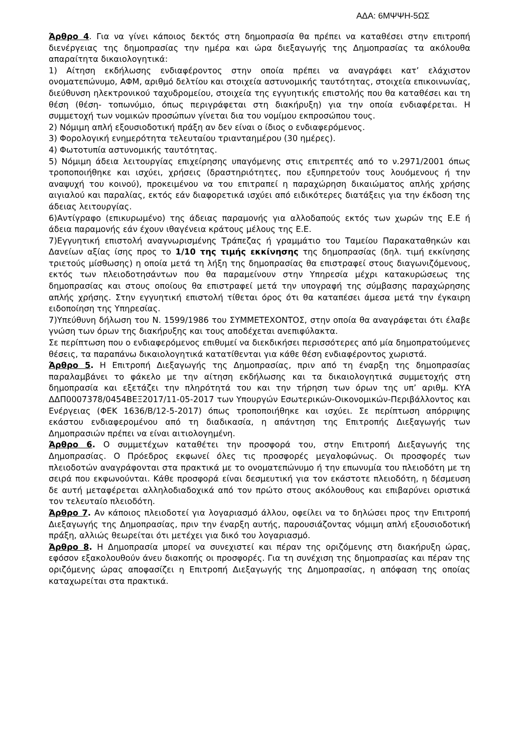ΑΔΑ: 6ΜΨΨΗ-5ΩΣ
Άρθρο 4. Για να γίνει κάποιος δεκτός στη δημοπρασία θα πρέπει να καταθέσει στην επιτροπή διενέργειας της δημοπρασίας την ημέρα και ώρα διεξαγωγής της Δημοπρασίας τα ακόλουθα απαραίτητα δικαιολογητικά:
1) Αίτηση εκδήλωσης ενδιαφέροντος στην οποία πρέπει να αναγράφει κατ’ ελάχιστον ονοματεπώνυμο, ΑΦΜ, αριθμό δελτίου και στοιχεία αστυνομικής ταυτότητας, στοιχεία επικοινωνίας, διεύθυνση ηλεκτρονικού ταχυδρομείου, στοιχεία της εγγυητικής επιστολής που θα καταθέσει και τη θέση (θέση- τοπωνύμιο, όπως περιγράφεται στη διακήρυξη) για την οποία ενδιαφέρεται. Η συμμετοχή των νομικών προσώπων γίνεται δια του νομίμου εκπροσώπου τους.
2) Νόμιμη απλή εξουσιοδοτική πράξη αν δεν είναι ο ίδιος ο ενδιαφερόμενος.
3) Φορολογική ενημερότητα τελευταίου τριανταημέρου (30 ημέρες).
4) Φωτοτυπία αστυνομικής ταυτότητας.
5) Νόμιμη άδεια λειτουργίας επιχείρησης υπαγόμενης στις επιτρεπτές από το ν.2971/2001 όπως τροποποιήθηκε και ισχύει, χρήσεις (δραστηριότητες, που εξυπηρετούν τους λουόμενους ή την αναψυχή του κοινού), προκειμένου να του επιτραπεί η παραχώρηση δικαιώματος απλής χρήσης αιγιαλού και παραλίας, εκτός εάν διαφορετικά ισχύει από ειδικότερες διατάξεις για την έκδοση της άδειας λειτουργίας.
6)Αντίγραφο (επικυρωμένο) της άδειας παραμονής για αλλοδαπούς εκτός των χωρών της Ε.Ε ή άδεια παραμονής εάν έχουν ιθαγένεια κράτους μέλους της Ε.Ε.
7)Εγγυητική επιστολή αναγνωρισμένης Τράπεζας ή γραμμάτιο του Ταμείου Παρακαταθηκών και Δανείων αξίας ίσης προς το 1/10 της τιμής εκκίνησης της δημοπρασίας (δηλ. τιμή εκκίνησης τριετούς μίσθωσης) η οποία μετά τη λήξη της δημοπρασίας θα επιστραφεί στους διαγωνιζόμενους, εκτός των πλειοδοτησάντων που θα παραμείνουν στην Υπηρεσία μέχρι κατακυρώσεως της δημοπρασίας και στους οποίους θα επιστραφεί μετά την υπογραφή της σύμβασης παραχώρησης απλής χρήσης. Στην εγγυητική επιστολή τίθεται όρος ότι θα καταπέσει άμεσα μετά την έγκαιρη ειδοποίηση της Υπηρεσίας.
7)Υπεύθυνη δήλωση του Ν. 1599/1986 του ΣΥΜΜΕΤΕΧΟΝΤΟΣ, στην οποία θα αναγράφεται ότι έλαβε γνώση των όρων της διακήρυξης και τους αποδέχεται ανεπιφύλακτα.
Σε περίπτωση που ο ενδιαφερόμενος επιθυμεί να διεκδικήσει περισσότερες από μία δημοπρατούμενες θέσεις, τα παραπάνω δικαιολογητικά κατατίθενται για κάθε θέση ενδιαφέροντος χωριστά.
Άρθρο 5. Η Επιτροπή Διεξαγωγής της Δημοπρασίας, πριν από τη έναρξη της δημοπρασίας παραλαμβάνει το φάκελο με την αίτηση εκδήλωσης και τα δικαιολογητικά συμμετοχής στη δημοπρασία και εξετάζει την πληρότητά του και την τήρηση των όρων της υπ’ αριθμ. ΚΥΑ ΔΔΠ0007378/0454ΒΕΞ2017/11-05-2017 των Υπουργών Εσωτερικών-Οικονομικών-Περιβάλλοντος και Ενέργειας (ΦΕΚ 1636/Β/12-5-2017) όπως τροποποιήθηκε και ισχύει. Σε περίπτωση απόρριψης εκάστου ενδιαφερομένου από τη διαδικασία, η απάντηση της Επιτροπής Διεξαγωγής των Δημοπρασιών πρέπει να είναι αιτιολογημένη.
Άρθρο 6. Ο συμμετέχων καταθέτει την προσφορά του, στην Επιτροπή Διεξαγωγής της Δημοπρασίας. Ο Πρόεδρος εκφωνεί όλες τις προσφορές μεγαλοφώνως. Οι προσφορές των πλειοδοτών αναγράφονται στα πρακτικά με το ονοματεπώνυμο ή την επωνυμία του πλειοδότη με τη σειρά που εκφωνούνται. Κάθε προσφορά είναι δεσμευτική για τον εκάστοτε πλειοδότη, η δέσμευση δε αυτή μεταφέρεται αλληλοδιαδοχικά από τον πρώτο στους ακόλουθους και επιβαρύνει οριστικά τον τελευταίο πλειοδότη.
Άρθρο 7. Αν κάποιος πλειοδοτεί για λογαριασμό άλλου, οφείλει να το δηλώσει προς την Επιτροπή Διεξαγωγής της Δημοπρασίας, πριν την έναρξη αυτής, παρουσιάζοντας νόμιμη απλή εξουσιοδοτική πράξη, αλλιώς θεωρείται ότι μετέχει για δικό του λογαριασμό.
Άρθρο 8. Η Δημοπρασία μπορεί να συνεχιστεί και πέραν της οριζόμενης στη διακήρυξη ώρας, εφόσον εξακολουθούν άνευ διακοπής οι προσφορές. Για τη συνέχιση της δημοπρασίας και πέραν της οριζόμενης ώρας αποφασίζει η Επιτροπή Διεξαγωγής της Δημοπρασίας, η απόφαση της οποίας καταχωρείται στα πρακτικά.